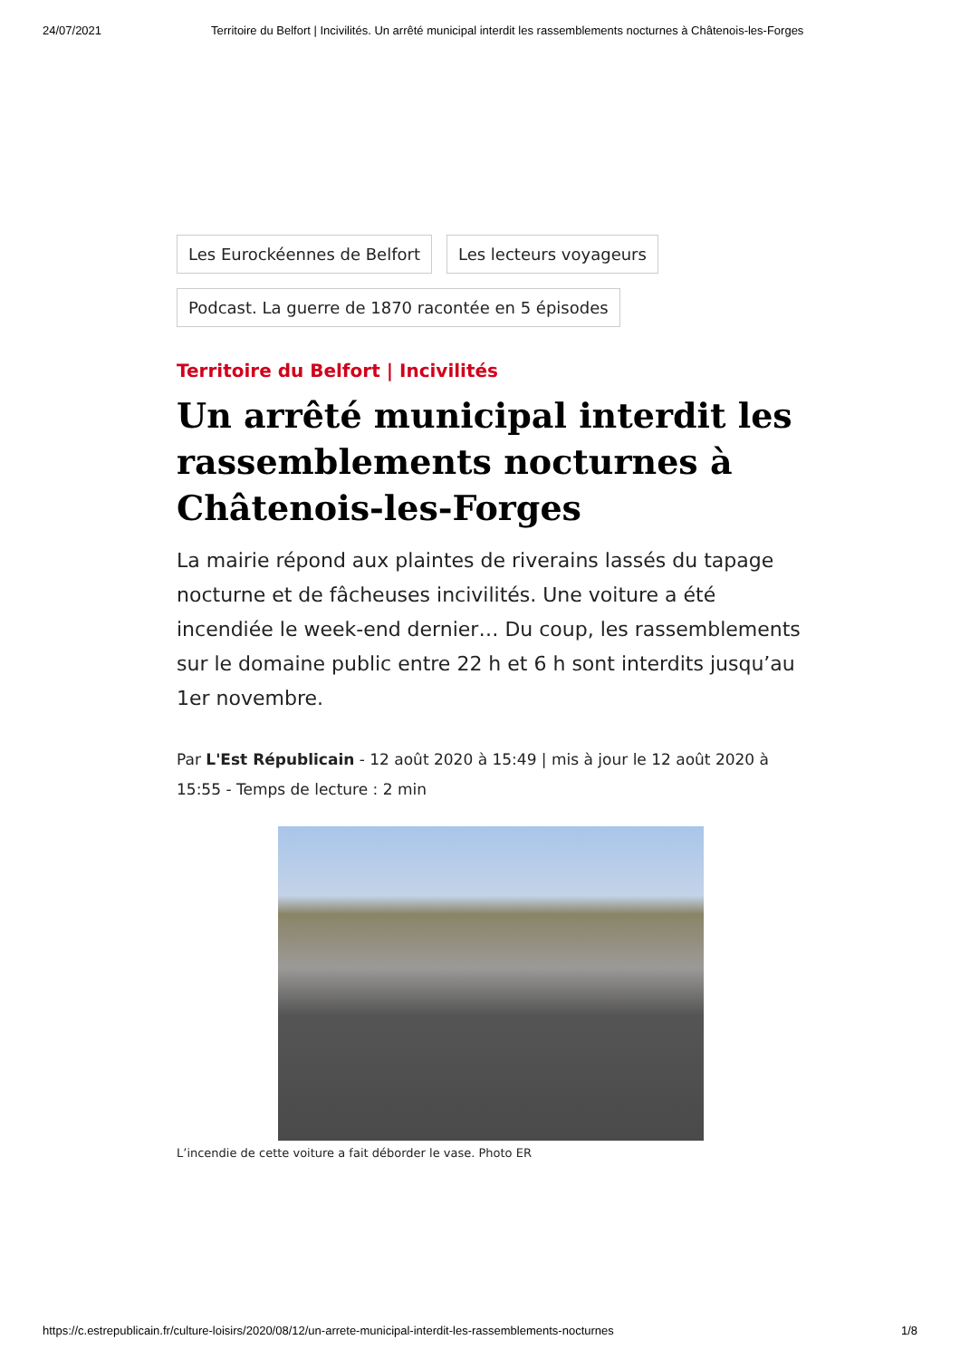24/07/2021 Territoire du Belfort | Incivilités. Un arrêté municipal interdit les rassemblements nocturnes à Châtenois-les-Forges
Les Eurockéennes de Belfort Les lecteurs voyageurs Podcast. La guerre de 1870 racontée en 5 épisodes
Territoire du Belfort | Incivilités
Un arrêté municipal interdit les rassemblements nocturnes à Châtenois-les-Forges
La mairie répond aux plaintes de riverains lassés du tapage nocturne et de fâcheuses incivilités. Une voiture a été incendiée le week-end dernier… Du coup, les rassemblements sur le domaine public entre 22 h et 6 h sont interdits jusqu’au 1er novembre.
Par L'Est Républicain - 12 août 2020 à 15:49 | mis à jour le 12 août 2020 à 15:55 - Temps de lecture : 2 min
L’incendie de cette voiture a fait déborder le vase. Photo ER
https://c.estrepublicain.fr/culture-loisirs/2020/08/12/un-arrete-municipal-interdit-les-rassemblements-nocturnes 1/8